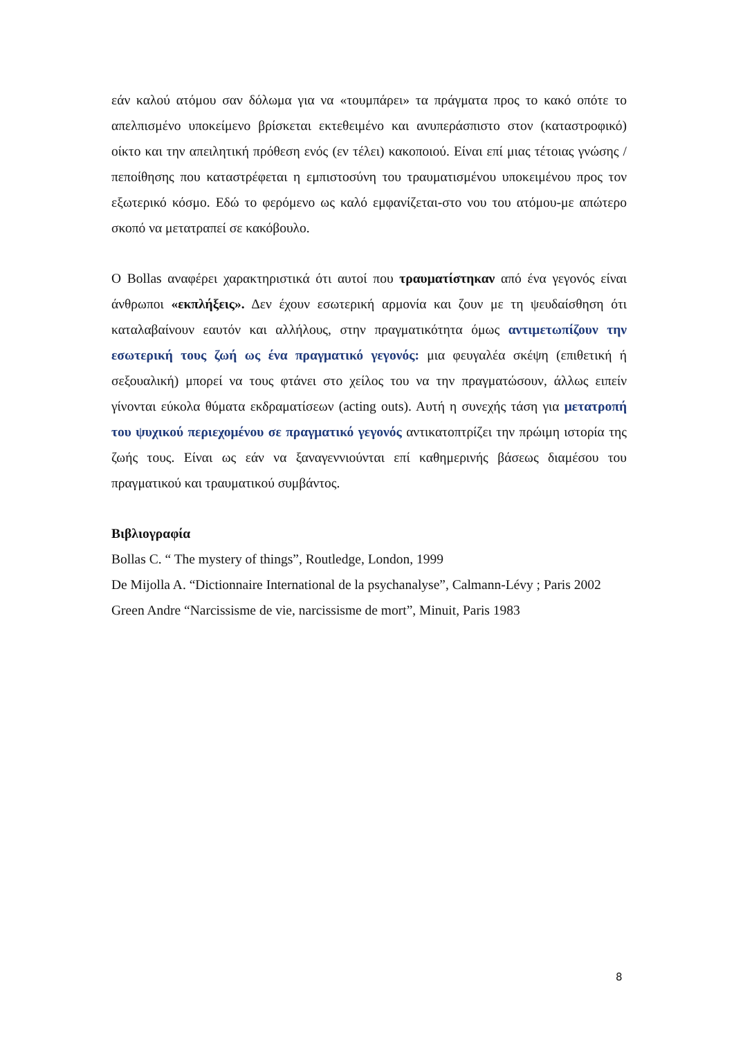εάν καλού ατόμου σαν δόλωμα για να «τουμπάρει» τα πράγματα προς το κακό οπότε το απελπισμένο υποκείμενο βρίσκεται εκτεθειμένο και ανυπεράσπιστο στον (καταστροφικό) οίκτο και την απειλητική πρόθεση ενός (εν τέλει) κακοποιού. Είναι επί μιας τέτοιας γνώσης /πεποίθησης που καταστρέφεται η εμπιστοσύνη του τραυματισμένου υποκειμένου προς τον εξωτερικό κόσμο. Εδώ το φερόμενο ως καλό εμφανίζεται-στο νου του ατόμου-με απώτερο σκοπό να μετατραπεί σε κακόβουλο.
Ο Bollas αναφέρει χαρακτηριστικά ότι αυτοί που τραυματίστηκαν από ένα γεγονός είναι άνθρωποι «εκπλήξεις». Δεν έχουν εσωτερική αρμονία και ζουν με τη ψευδαίσθηση ότι καταλαβαίνουν εαυτόν και αλλήλους, στην πραγματικότητα όμως αντιμετωπίζουν την εσωτερική τους ζωή ως ένα πραγματικό γεγονός: μια φευγαλέα σκέψη (επιθετική ή σεξουαλική) μπορεί να τους φτάνει στο χείλος του να την πραγματώσουν, άλλως ειπείν γίνονται εύκολα θύματα εκδραματίσεων (acting outs). Αυτή η συνεχής τάση για μετατροπή του ψυχικού περιεχομένου σε πραγματικό γεγονός αντικατοπτρίζει την πρώιμη ιστορία της ζωής τους. Είναι ως εάν να ξαναγεννιούνται επί καθημερινής βάσεως διαμέσου του πραγματικού και τραυματικού συμβάντος.
Βιβλιογραφία
Bollas C. “ The mystery of things”, Routledge, London, 1999
De Mijolla A. “Dictionnaire International de la psychanalyse”, Calmann-Lévy ; Paris 2002
Green Andre “Narcissisme de vie, narcissisme de mort”, Minuit, Paris 1983
8